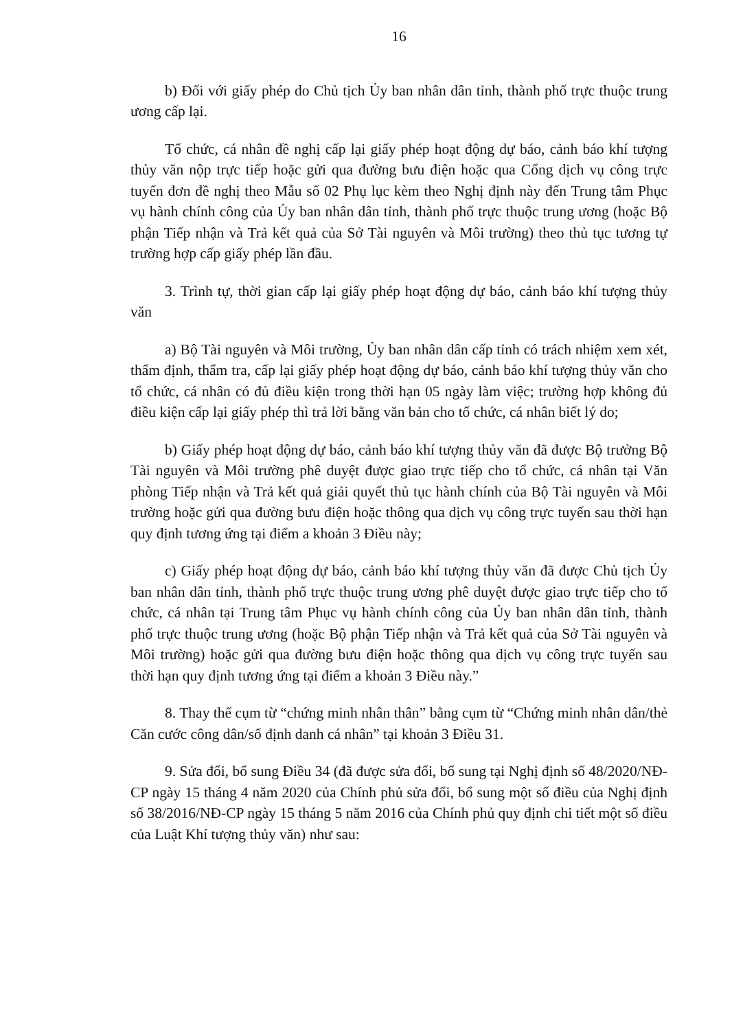16
b) Đối với giấy phép do Chủ tịch Ủy ban nhân dân tỉnh, thành phố trực thuộc trung ương cấp lại.
Tổ chức, cá nhân đề nghị cấp lại giấy phép hoạt động dự báo, cảnh báo khí tượng thủy văn nộp trực tiếp hoặc gửi qua đường bưu điện hoặc qua Cổng dịch vụ công trực tuyến đơn đề nghị theo Mẫu số 02 Phụ lục kèm theo Nghị định này đến Trung tâm Phục vụ hành chính công của Ủy ban nhân dân tỉnh, thành phố trực thuộc trung ương (hoặc Bộ phận Tiếp nhận và Trả kết quả của Sở Tài nguyên và Môi trường) theo thủ tục tương tự trường hợp cấp giấy phép lần đầu.
3. Trình tự, thời gian cấp lại giấy phép hoạt động dự báo, cảnh báo khí tượng thủy văn
a) Bộ Tài nguyên và Môi trường, Ủy ban nhân dân cấp tỉnh có trách nhiệm xem xét, thẩm định, thẩm tra, cấp lại giấy phép hoạt động dự báo, cảnh báo khí tượng thủy văn cho tổ chức, cá nhân có đủ điều kiện trong thời hạn 05 ngày làm việc; trường hợp không đủ điều kiện cấp lại giấy phép thì trả lời bằng văn bản cho tổ chức, cá nhân biết lý do;
b) Giấy phép hoạt động dự báo, cảnh báo khí tượng thủy văn đã được Bộ trưởng Bộ Tài nguyên và Môi trường phê duyệt được giao trực tiếp cho tổ chức, cá nhân tại Văn phòng Tiếp nhận và Trả kết quả giải quyết thủ tục hành chính của Bộ Tài nguyên và Môi trường hoặc gửi qua đường bưu điện hoặc thông qua dịch vụ công trực tuyến sau thời hạn quy định tương ứng tại điểm a khoản 3 Điều này;
c) Giấy phép hoạt động dự báo, cảnh báo khí tượng thủy văn đã được Chủ tịch Ủy ban nhân dân tỉnh, thành phố trực thuộc trung ương phê duyệt được giao trực tiếp cho tổ chức, cá nhân tại Trung tâm Phục vụ hành chính công của Ủy ban nhân dân tỉnh, thành phố trực thuộc trung ương (hoặc Bộ phận Tiếp nhận và Trả kết quả của Sở Tài nguyên và Môi trường) hoặc gửi qua đường bưu điện hoặc thông qua dịch vụ công trực tuyến sau thời hạn quy định tương ứng tại điểm a khoản 3 Điều này.”
8. Thay thế cụm từ “chứng minh nhân thân” bằng cụm từ “Chứng minh nhân dân/thẻ Căn cước công dân/số định danh cá nhân” tại khoản 3 Điều 31.
9. Sửa đổi, bổ sung Điều 34 (đã được sửa đổi, bổ sung tại Nghị định số 48/2020/NĐ-CP ngày 15 tháng 4 năm 2020 của Chính phủ sửa đổi, bổ sung một số điều của Nghị định số 38/2016/NĐ-CP ngày 15 tháng 5 năm 2016 của Chính phủ quy định chi tiết một số điều của Luật Khí tượng thủy văn) như sau: